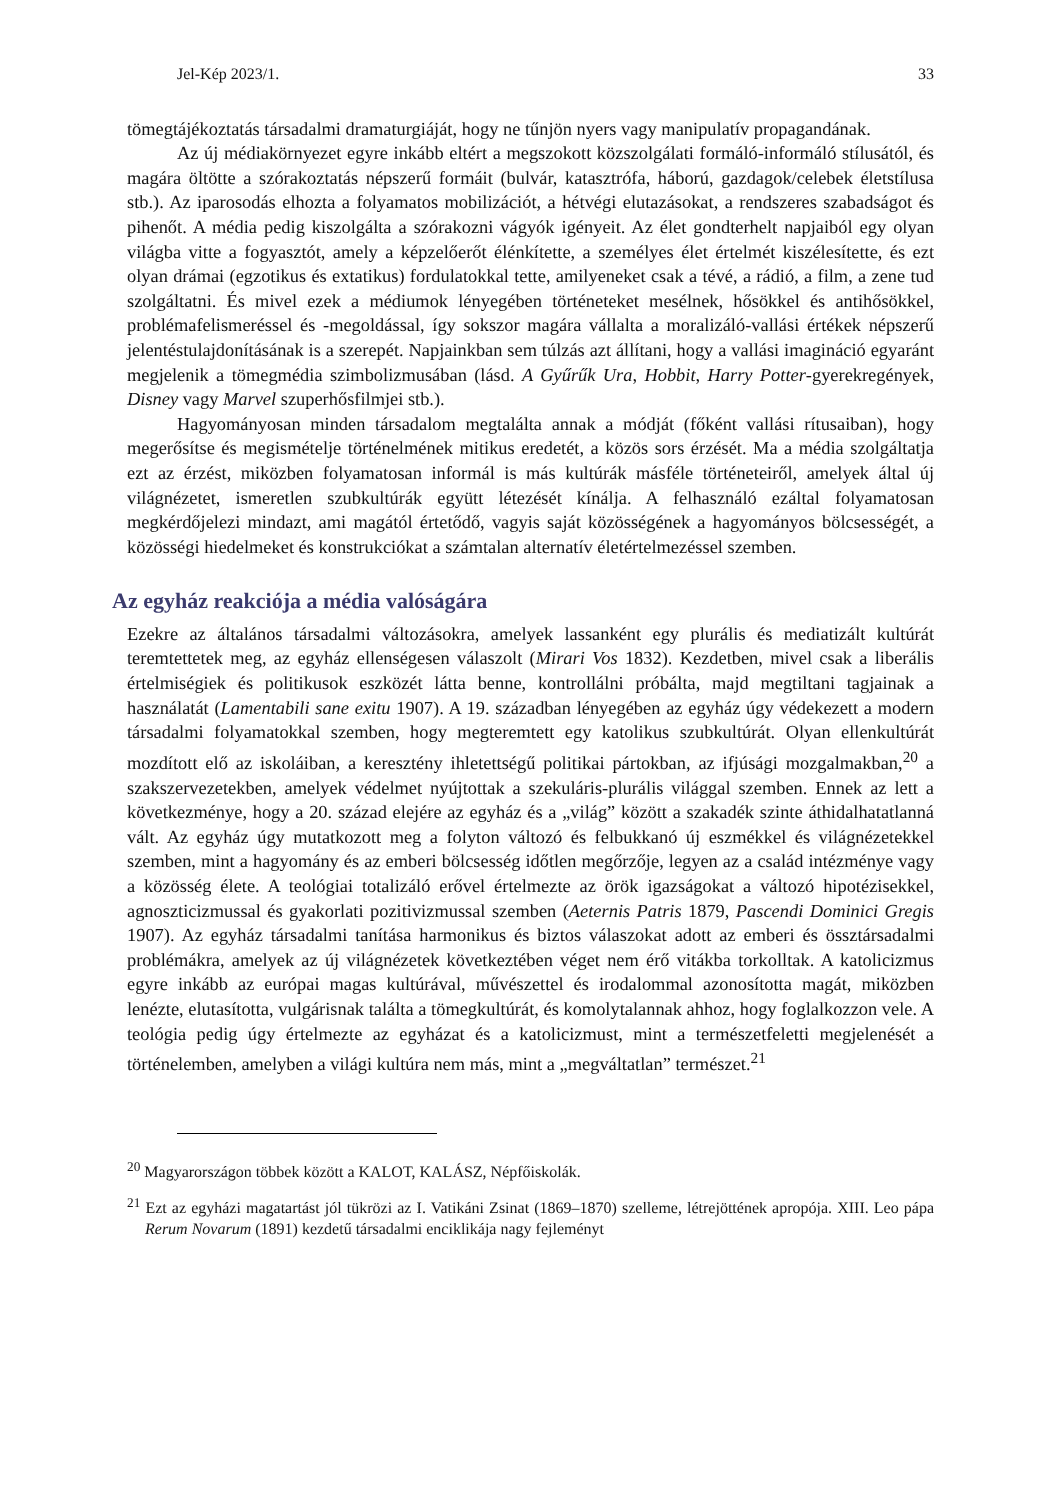Jel-Kép 2023/1. 33
tömegtájékoztatás társadalmi dramaturgiáját, hogy ne tűnjön nyers vagy manipulatív propagandának.
Az új médiakörnyezet egyre inkább eltért a megszokott közszolgálati formáló-informáló stílusától, és magára öltötte a szórakoztatás népszerű formáit (bulvár, katasztrófa, háború, gazdagok/celebek életstílusa stb.). Az iparosodás elhozta a folyamatos mobilizációt, a hétvégi elutazásokat, a rendszeres szabadságot és pihenőt. A média pedig kiszolgálta a szórakozni vágyók igényeit. Az élet gondterhelt napjaiból egy olyan világba vitte a fogyasztót, amely a képzelőerőt élénkítette, a személyes élet értelmét kiszélesítette, és ezt olyan drámai (egzotikus és extatikus) fordulatokkal tette, amilyeneket csak a tévé, a rádió, a film, a zene tud szolgáltatni. És mivel ezek a médiumok lényegében történeteket mesélnek, hősökkel és antihősökkel, problémafelismeréssel és -megoldással, így sokszor magára vállalta a moralizáló-vallási értékek népszerű jelentéstulajdonításának is a szerepét. Napjainkban sem túlzás azt állítani, hogy a vallási imagináció egyaránt megjelenik a tömegmédia szimbolizmusában (lásd. A Gyűrűk Ura, Hobbit, Harry Potter-gyerekregények, Disney vagy Marvel szuperhősfilmjei stb.).
Hagyományosan minden társadalom megtalálta annak a módját (főként vallási rítusaiban), hogy megerősítse és megismételje történelmének mitikus eredetét, a közös sors érzését. Ma a média szolgáltatja ezt az érzést, miközben folyamatosan informál is más kultúrák másféle történeteiről, amelyek által új világnézetet, ismeretlen szubkultúrák együtt létezését kínálja. A felhasználó ezáltal folyamatosan megkérdőjelezi mindazt, ami magától értetődő, vagyis saját közösségének a hagyományos bölcsességét, a közösségi hiedelmeket és konstrukciókat a számtalan alternatív életértelmezéssel szemben.
Az egyház reakciója a média valóságára
Ezekre az általános társadalmi változásokra, amelyek lassanként egy plurális és mediatizált kultúrát teremtettetek meg, az egyház ellenségesen válaszolt (Mirari Vos 1832). Kezdetben, mivel csak a liberális értelmiségiek és politikusok eszközét látta benne, kontrollálni próbálta, majd megtiltani tagjainak a használatát (Lamentabili sane exitu 1907). A 19. században lényegében az egyház úgy védekezett a modern társadalmi folyamatokkal szemben, hogy megteremtett egy katolikus szubkultúrát. Olyan ellenkultúrát mozdított elő az iskoláiban, a keresztény ihletettségű politikai pártokban, az ifjúsági mozgalmakban,<sup>20</sup> a szakszervezetekben, amelyek védelmet nyújtottak a szekuláris-plurális világgal szemben. Ennek az lett a következménye, hogy a 20. század elejére az egyház és a „világ” között a szakadék szinte áthidalhatatlanná vált. Az egyház úgy mutatkozott meg a folyton változó és felbukkanó új eszmékkel és világnézetekkel szemben, mint a hagyomány és az emberi bölcsesség időtlen megőrzője, legyen az a család intézménye vagy a közösség élete. A teológiai totalizáló erővel értelmezte az örök igazságokat a változó hipotézisekkel, agnoszticizmussal és gyakorlati pozitivizmussal szemben (Aeternis Patris 1879, Pascendi Dominici Gregis 1907). Az egyház társadalmi tanítása harmonikus és biztos válaszokat adott az emberi és össztársadalmi problémákra, amelyek az új világnézetek következtében véget nem érő vitákba torkolltak. A katolicizmus egyre inkább az európai magas kultúrával, művészettel és irodalommal azonosította magát, miközben lenézte, elutasította, vulgárisnak találta a tömegkultúrát, és komolytalannak ahhoz, hogy foglalkozzon vele. A teológia pedig úgy értelmezte az egyházat és a katolicizmust, mint a természetfeletti megjelenését a történelemben, amelyben a világi kultúra nem más, mint a „megváltatlan” természet.<sup>21</sup>
<sup>20</sup> Magyarországon többek között a KALOT, KALÁSZ, Népfőiskolák.
<sup>21</sup> Ezt az egyházi magatartást jól tükrözi az I. Vatikáni Zsinat (1869–1870) szelleme, létrejöttének apropója. XIII. Leo pápa Rerum Novarum (1891) kezdetű társadalmi enciklikája nagy fejleményt